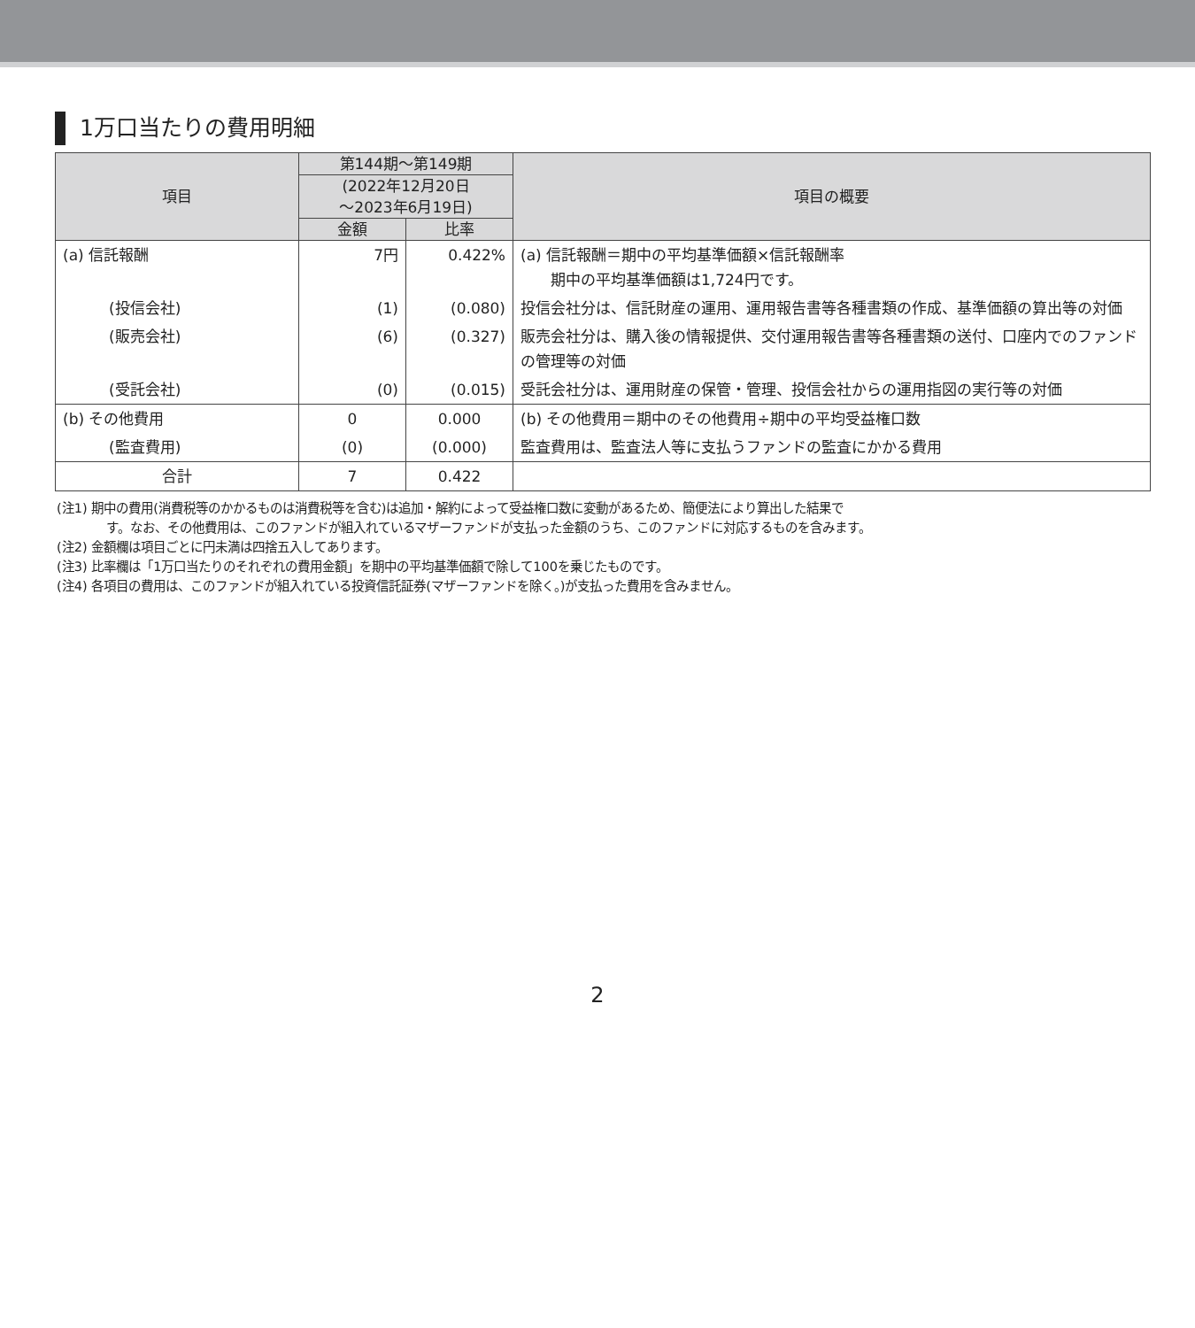1万口当たりの費用明細
| 項目 | 第144期～第149期 | | 項目の概要 |
| --- | --- | --- | --- |
| | (2022年12月20日 ～2023年6月19日) | | |
| | 金額 | 比率 | |
| (a) 信託報酬 | 7円 | 0.422% | (a) 信託報酬＝期中の平均基準価額×信託報酬率 期中の平均基準価額は1,724円です。 |
| (投信会社) | (1) | (0.080) | 投信会社分は、信託財産の運用、運用報告書等各種書類の作成、基準価額の算出等の対価 |
| (販売会社) | (6) | (0.327) | 販売会社分は、購入後の情報提供、交付運用報告書等各種書類の送付、口座内でのファンドの管理等の対価 |
| (受託会社) | (0) | (0.015) | 受託会社分は、運用財産の保管・管理、投信会社からの運用指図の実行等の対価 |
| (b) その他費用 | 0 | 0.000 | (b) その他費用＝期中のその他費用÷期中の平均受益権口数 |
| (監査費用) | (0) | (0.000) | 監査費用は、監査法人等に支払うファンドの監査にかかる費用 |
| 合計 | 7 | 0.422 | |
(注1) 期中の費用(消費税等のかかるものは消費税等を含む)は追加・解約によって受益権口数に変動があるため、簡便法により算出した結果で
す。なお、その他費用は、このファンドが組入れているマザーファンドが支払った金額のうち、このファンドに対応するものを含みます。
(注2) 金額欄は項目ごとに円未満は四捨五入してあります。
(注3) 比率欄は「1万口当たりのそれぞれの費用金額」を期中の平均基準価額で除して100を乗じたものです。
(注4) 各項目の費用は、このファンドが組入れている投資信託証券(マザーファンドを除く。)が支払った費用を含みません。
2